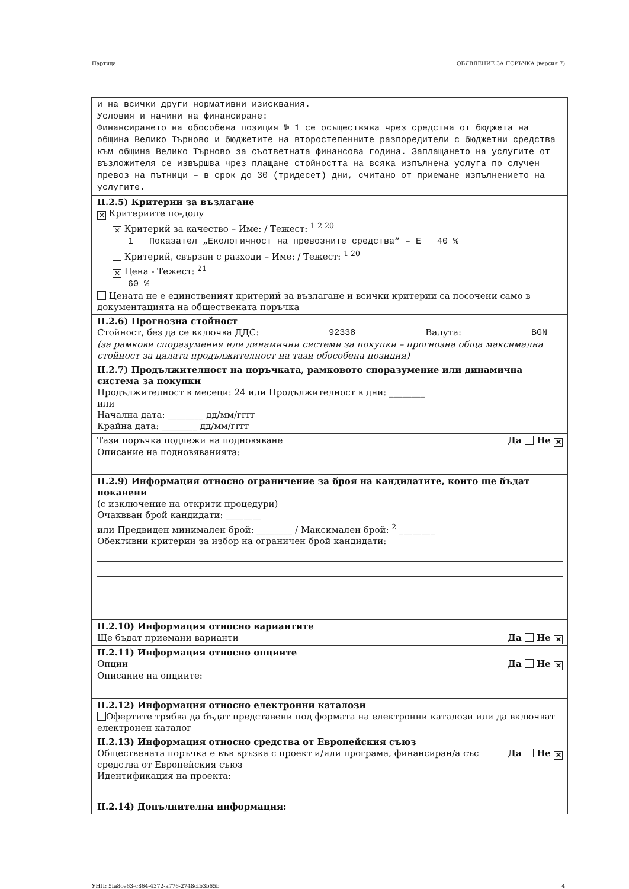Партида ОБЯВЛЕНИЕ ЗА ПОРЪЧКА (версия 7)
и на всички други нормативни изисквания.
Условия и начини на финансиране:
Финансирането на обособена позиция № 1 се осъществява чрез средства от бюджета на община Велико Търново и бюджетите на второстепенните разпоредители с бюджетни средства към община Велико Търново за съответната финансова година. Заплащането на услугите от възложителя се извършва чрез плащане стойността на всяка изпълнена услуга по случен превоз на пътници – в срок до 30 (тридесет) дни, считано от приемане изпълнението на услугите.
II.2.5) Критерии за възлагане
✕ Критериите по-долу
✕ Критерий за качество – Име: / Тежест: <sup>1 2 20</sup>
1 Показател „Екологичност на превозните средства“ – Е 40 %
Критерий, свързан с разходи – Име: / Тежест: <sup>1 20</sup>
✕ Цена - Тежест: <sup>21</sup>
60 %
Цената не е единственият критерий за възлагане и всички критерии са посочени само в документацията на обществената поръчка
II.2.6) Прогнозна стойност
Стойност, без да се включва ДДС: 92338 Валута: BGN
(за рамкови споразумения или динамични системи за покупки – прогнозна обща максимална стойност за цялата продължителност на тази обособена позиция)
II.2.7) Продължителност на поръчката, рамковото споразумение или динамична система за покупки
Продължителност в месеци: 24 или Продължителност в дни: ________
или
Начална дата: ________ дд/мм/гггг
Крайна дата: ________ дд/мм/гггг
Тази поръчка подлежи на подновяване Да Не ✕
Описание на подновяванията:
II.2.9) Информация относно ограничение за броя на кандидатите, които ще бъдат поканени
(с изключение на открити процедури)
Очаквван брой кандидати: ________
или Предвиден минимален брой: ________ / Максимален брой: <sup>2</sup> ________
Обективни критерии за избор на ограничен брой кандидати:
II.2.10) Информация относно вариантите
Ще бъдат приемани варианти Да Не ✕
II.2.11) Информация относно опциите
Опции Да Не ✕
Описание на опциите:
II.2.12) Информация относно електронни каталози
Офертите трябва да бъдат представени под формата на електронни каталози или да включват електронен каталог
II.2.13) Информация относно средства от Европейския съюз
Обществената поръчка е във връзка с проект и/или програма, финансиран/а със средства от Европейския съюз Да Не ✕
Идентификация на проекта:
II.2.14) Допълнителна информация:
УНП: 5fa8ce63-c864-4372-a776-2748cfb3b65b 4